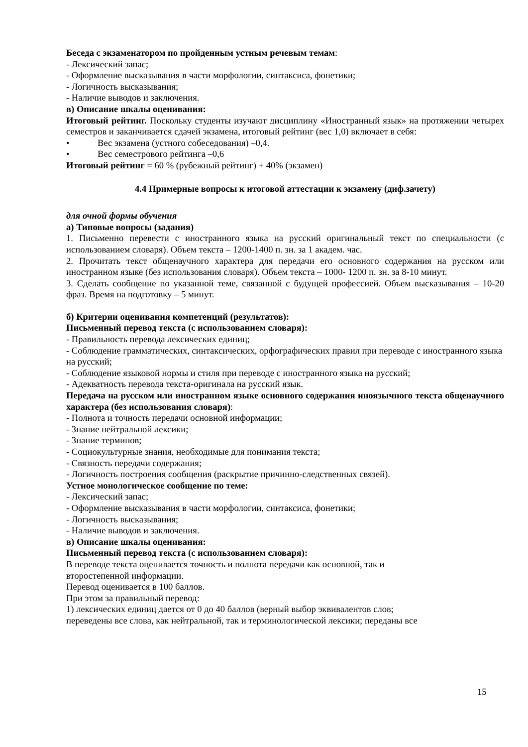Беседа с экзаменатором по пройденным устным речевым темам:
- Лексический запас;
- Оформление высказывания в части морфологии, синтаксиса, фонетики;
- Логичность высказывания;
- Наличие выводов и заключения.
в) Описание шкалы оценивания:
Итоговый рейтинг. Поскольку студенты изучают дисциплину «Иностранный язык» на протяжении четырех семестров и заканчивается сдачей экзамена, итоговый рейтинг (вес 1,0) включает в себя:
• Вес экзамена (устного собеседования) –0,4.
• Вес семестрового рейтинга –0,6
Итоговый рейтинг = 60 % (рубежный рейтинг) + 40% (экзамен)
4.4 Примерные вопросы к итоговой аттестации к экзамену (диф.зачету)
для очной формы обучения
а) Типовые вопросы (задания)
1. Письменно перевести с иностранного языка на русский оригинальный текст по специальности (с использованием словаря). Объем текста – 1200-1400 п. зн. за 1 академ. час.
2. Прочитать текст общенаучного характера для передачи его основного содержания на русском или иностранном языке (без использования словаря). Объем текста – 1000- 1200 п. зн. за 8-10 минут.
3. Сделать сообщение по указанной теме, связанной с будущей профессией. Объем высказывания – 10-20 фраз. Время на подготовку – 5 минут.
б) Критерии оценивания компетенций (результатов):
Письменный перевод текста (с использованием словаря):
- Правильность перевода лексических единиц;
- Соблюдение грамматических, синтаксических, орфографических правил при переводе с иностранного языка на русский;
- Соблюдение языковой нормы и стиля при переводе с иностранного языка на русский;
- Адекватность перевода текста-оригинала на русский язык.
Передача на русском или иностранном языке основного содержания иноязычного текста общенаучного характера (без использования словаря):
- Полнота и точность передачи основной информации;
- Знание нейтральной лексики;
- Знание терминов;
- Социокультурные знания, необходимые для понимания текста;
- Связность передачи содержания;
- Логичность построения сообщения (раскрытие причинно-следственных связей).
Устное монологическое сообщение по теме:
- Лексический запас;
- Оформление высказывания в части морфологии, синтаксиса, фонетики;
- Логичность высказывания;
- Наличие выводов и заключения.
в) Описание шкалы оценивания:
Письменный перевод текста (с использованием словаря):
В переводе текста оценивается точность и полнота передачи как основной, так и
второстепенной информации.
Перевод оценивается в 100 баллов.
При этом за правильный перевод:
1) лексических единиц дается от 0 до 40 баллов (верный выбор эквивалентов слов;
переведены все слова, как нейтральной, так и терминологической лексики; переданы все
15